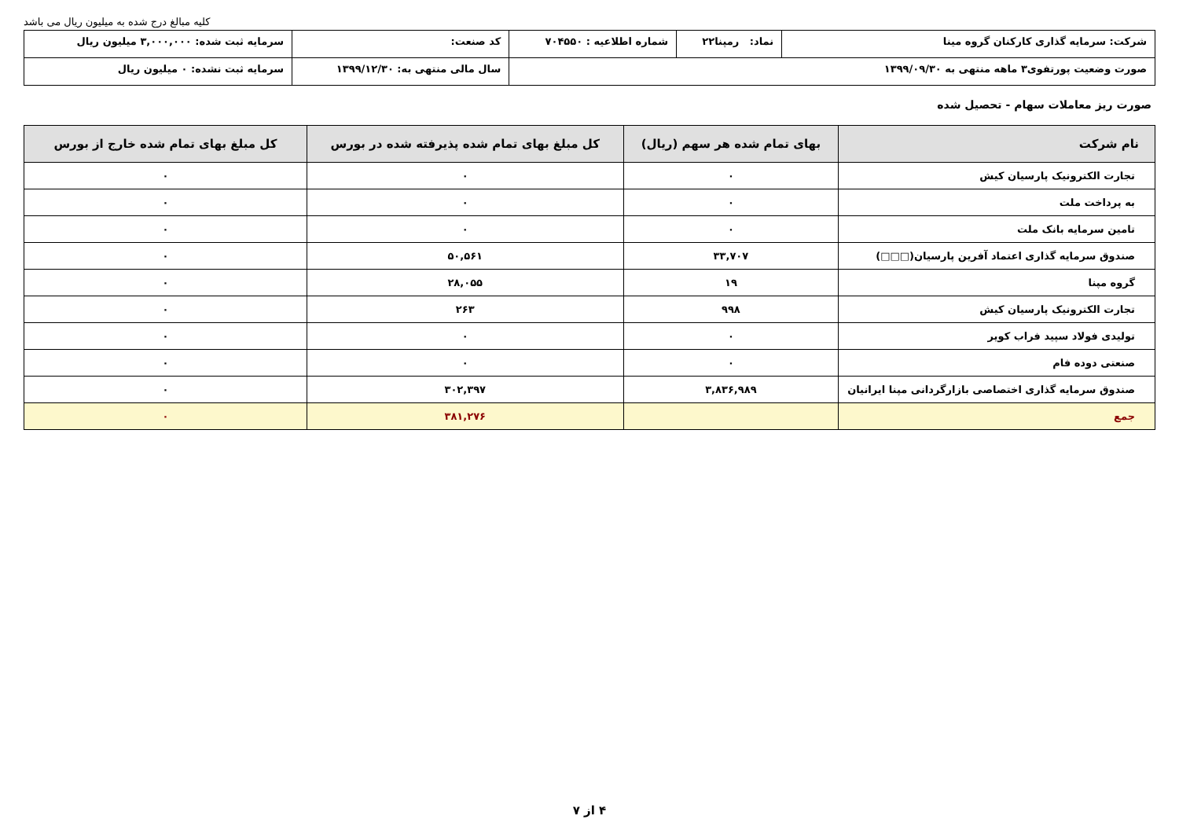کلیه مبالغ درج شده به میلیون ریال می باشد
| شرکت: سرمایه گذاری کارکنان گروه مینا | نماد: رمپنا۲۲ | شماره اطلاعیه : ۷۰۴۵۵۰ | کد صنعت: | سرمایه ثبت شده: ۳,۰۰۰,۰۰۰ میلیون ریال |
| صورت وضعیت پورتفوی۳ ماهه منتهی به ۱۳۹۹/۰۹/۳۰ | | | سال مالی منتهی به: ۱۳۹۹/۱۲/۳۰ | سرمایه ثبت نشده: ۰ میلیون ریال |
صورت ریز معاملات سهام - تحصیل شده
| نام شرکت | بهای تمام شده هر سهم (ریال) | کل مبلغ بهای تمام شده پذیرفته شده در بورس | کل مبلغ بهای تمام شده خارج از بورس |
| --- | --- | --- | --- |
| تجارت الکترونیک پارسیان کیش | ۰ | ۰ | ۰ |
| به پرداخت ملت | ۰ | ۰ | ۰ |
| تامین سرمایه بانک ملت | ۰ | ۰ | ۰ |
| صندوق سرمایه گذاری اعتماد آفرین پارسیان(□□□) | ۳۳,۷۰۷ | ۵۰,۵۶۱ | ۰ |
| گروه مپنا | ۱۹ | ۲۸,۰۵۵ | ۰ |
| تجارت الکترونیک پارسیان کیش | ۹۹۸ | ۲۶۳ | ۰ |
| تولیدی فولاد سپید فراب کویر | ۰ | ۰ | ۰ |
| صنعتی دوده فام | ۰ | ۰ | ۰ |
| صندوق سرمایه گذاری اختصاصی بازارگردانی مپنا ایرانیان | ۳,۸۳۶,۹۸۹ | ۳۰۲,۳۹۷ | ۰ |
| جمع | | ۳۸۱,۲۷۶ | ۰ |
۴ از ۷